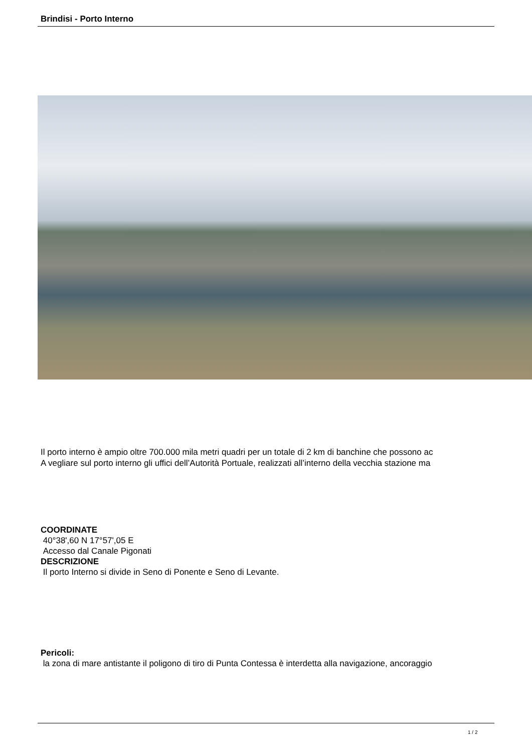Brindisi - Porto Interno
Il porto interno è ampio oltre 700.000 mila metri quadri per un totale di 2 km di banchine che possono ac
A vegliare sul porto interno gli uffici dell’Autorità Portuale, realizzati all’interno della vecchia stazione ma
COORDINATE
40°38',60 N 17°57',05 E
Accesso dal Canale Pigonati
DESCRIZIONE
Il porto Interno si divide in Seno di Ponente e Seno di Levante.
Pericoli:
la zona di mare antistante il poligono di tiro di Punta Contessa è interdetta alla navigazione, ancoraggio
1 / 2